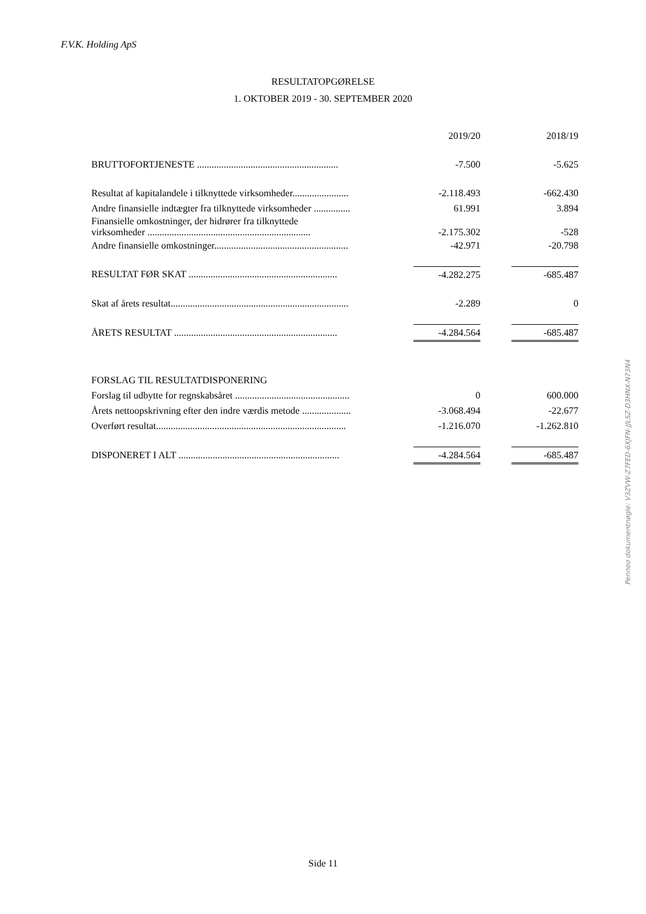F.V.K. Holding ApS
RESULTATOPGØRELSE
1. OKTOBER 2019 - 30. SEPTEMBER 2020
| | | 2019/20 | | 2018/19 |
| BRUTTOFORTJENESTE .......................................................... | | -7.500 | | -5.625 |
| Resultat af kapitalandele i tilknyttede virksomheder....................... | | -2.118.493 | | -662.430 |
| Andre finansielle indtægter fra tilknyttede virksomheder ............... | | 61.991 | | 3.894 |
| Finansielle omkostninger, der hidrører fra tilknyttede virksomheder ................................................................... | | -2.175.302 | | -528 |
| Andre finansielle omkostninger....................................................... | | -42.971 | | -20.798 |
| RESULTAT FØR SKAT ............................................................. | | -4.282.275 | | -685.487 |
| Skat af årets resultat......................................................................... | | -2.289 | | 0 |
| ÅRETS RESULTAT ................................................................... | | -4.284.564 | | -685.487 |
| FORSLAG TIL RESULTATDISPONERING | | | | |
| Forslag til udbytte for regnskabsåret ............................................... | | 0 | | 600.000 |
| Årets nettoopskrivning efter den indre værdis metode .................... | | -3.068.494 | | -22.677 |
| Overført resultat.............................................................................. | | -1.216.070 | | -1.262.810 |
| DISPONERET I ALT .................................................................. | | -4.284.564 | | -685.487 |
Penneo dokumentnøgle: V3ZVW-Z7FED-6XJFN-JJLSZ-D3HNX-N73N4
Side 11